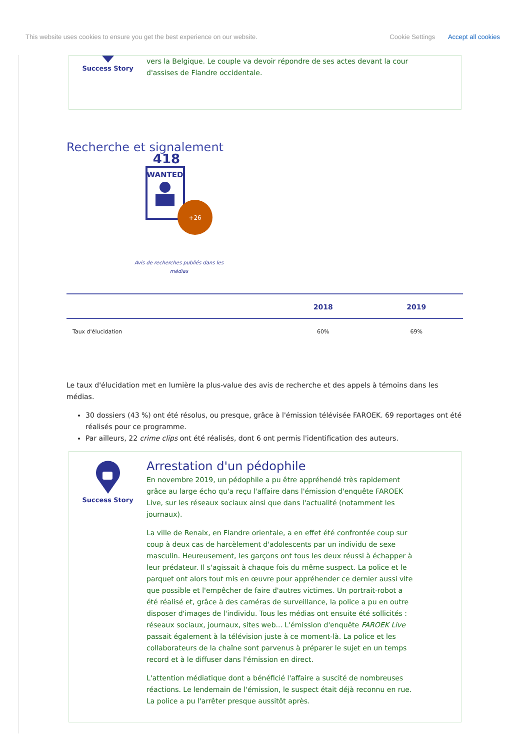This website uses cookies to ensure you get the best experience on our website. Cookie Settings Accept all cookies
Success Story
vers la Belgique. Le couple va devoir répondre de ses actes devant la cour d'assises de Flandre occidentale.
Recherche et signalement
418
WANTED
+26
Avis de recherches publiés dans les médias
| | 2018 | 2019 |
| --- | --- | --- |
| Taux d'élucidation | 60% | 69% |
Le taux d'élucidation met en lumière la plus-value des avis de recherche et des appels à témoins dans les médias.
30 dossiers (43 %) ont été résolus, ou presque, grâce à l'émission télévisée FAROEK. 69 reportages ont été réalisés pour ce programme.
Par ailleurs, 22 crime clips ont été réalisés, dont 6 ont permis l'identification des auteurs.
Success Story
Arrestation d'un pédophile
En novembre 2019, un pédophile a pu être appréhendé très rapidement grâce au large écho qu'a reçu l'affaire dans l'émission d'enquête FAROEK Live, sur les réseaux sociaux ainsi que dans l'actualité (notamment les journaux).
La ville de Renaix, en Flandre orientale, a en effet été confrontée coup sur coup à deux cas de harcèlement d'adolescents par un individu de sexe masculin. Heureusement, les garçons ont tous les deux réussi à échapper à leur prédateur. Il s'agissait à chaque fois du même suspect. La police et le parquet ont alors tout mis en œuvre pour appréhender ce dernier aussi vite que possible et l'empêcher de faire d'autres victimes. Un portrait-robot a été réalisé et, grâce à des caméras de surveillance, la police a pu en outre disposer d'images de l'individu. Tous les médias ont ensuite été sollicités : réseaux sociaux, journaux, sites web... L'émission d'enquête FAROEK Live passait également à la télévision juste à ce moment-là. La police et les collaborateurs de la chaîne sont parvenus à préparer le sujet en un temps record et à le diffuser dans l'émission en direct.
L'attention médiatique dont a bénéficié l'affaire a suscité de nombreuses réactions. Le lendemain de l'émission, le suspect était déjà reconnu en rue. La police a pu l'arrêter presque aussitôt après.